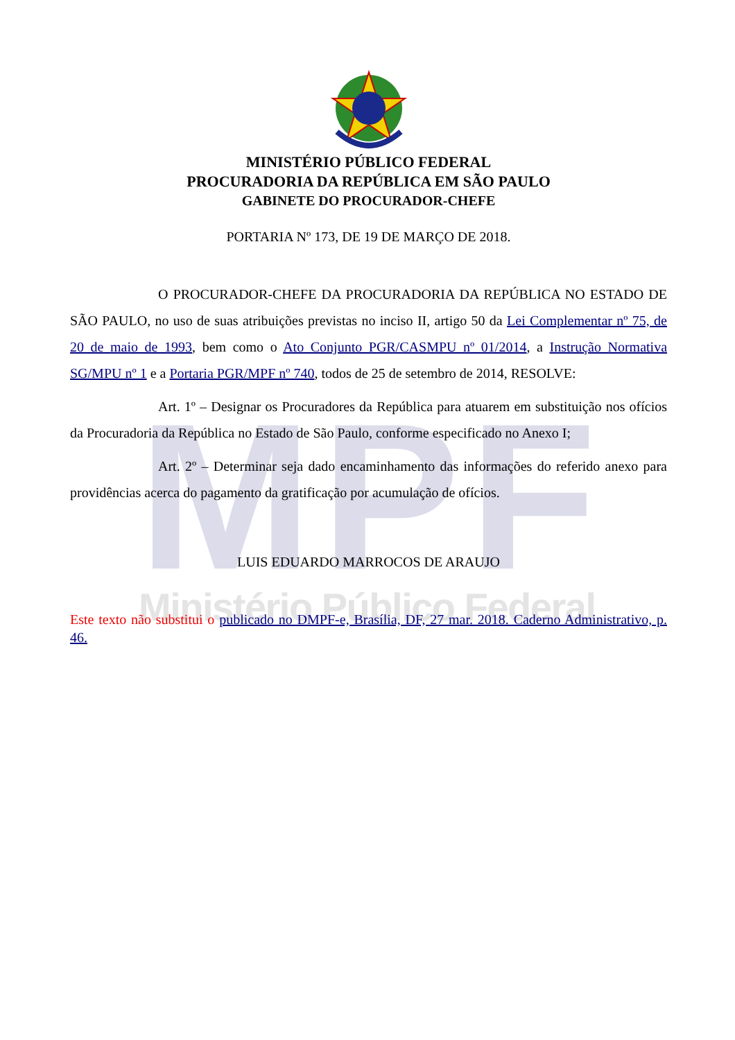MPF
Ministério Público Federal
MINISTÉRIO PÚBLICO FEDERAL
PROCURADORIA DA REPÚBLICA EM SÃO PAULO
GABINETE DO PROCURADOR-CHEFE
PORTARIA Nº 173, DE 19 DE MARÇO DE 2018.
O PROCURADOR-CHEFE DA PROCURADORIA DA REPÚBLICA NO ESTADO DE SÃO PAULO, no uso de suas atribuições previstas no inciso II, artigo 50 da Lei Complementar nº 75, de 20 de maio de 1993, bem como o Ato Conjunto PGR/CASMPU nº 01/2014, a Instrução Normativa SG/MPU nº 1 e a Portaria PGR/MPF nº 740, todos de 25 de setembro de 2014, RESOLVE:
Art. 1º – Designar os Procuradores da República para atuarem em substituição nos ofícios da Procuradoria da República no Estado de São Paulo, conforme especificado no Anexo I;
Art. 2º – Determinar seja dado encaminhamento das informações do referido anexo para providências acerca do pagamento da gratificação por acumulação de ofícios.
LUIS EDUARDO MARROCOS DE ARAUJO
Este texto não substitui o publicado no DMPF-e, Brasília, DF, 27 mar. 2018. Caderno Administrativo, p. 46.